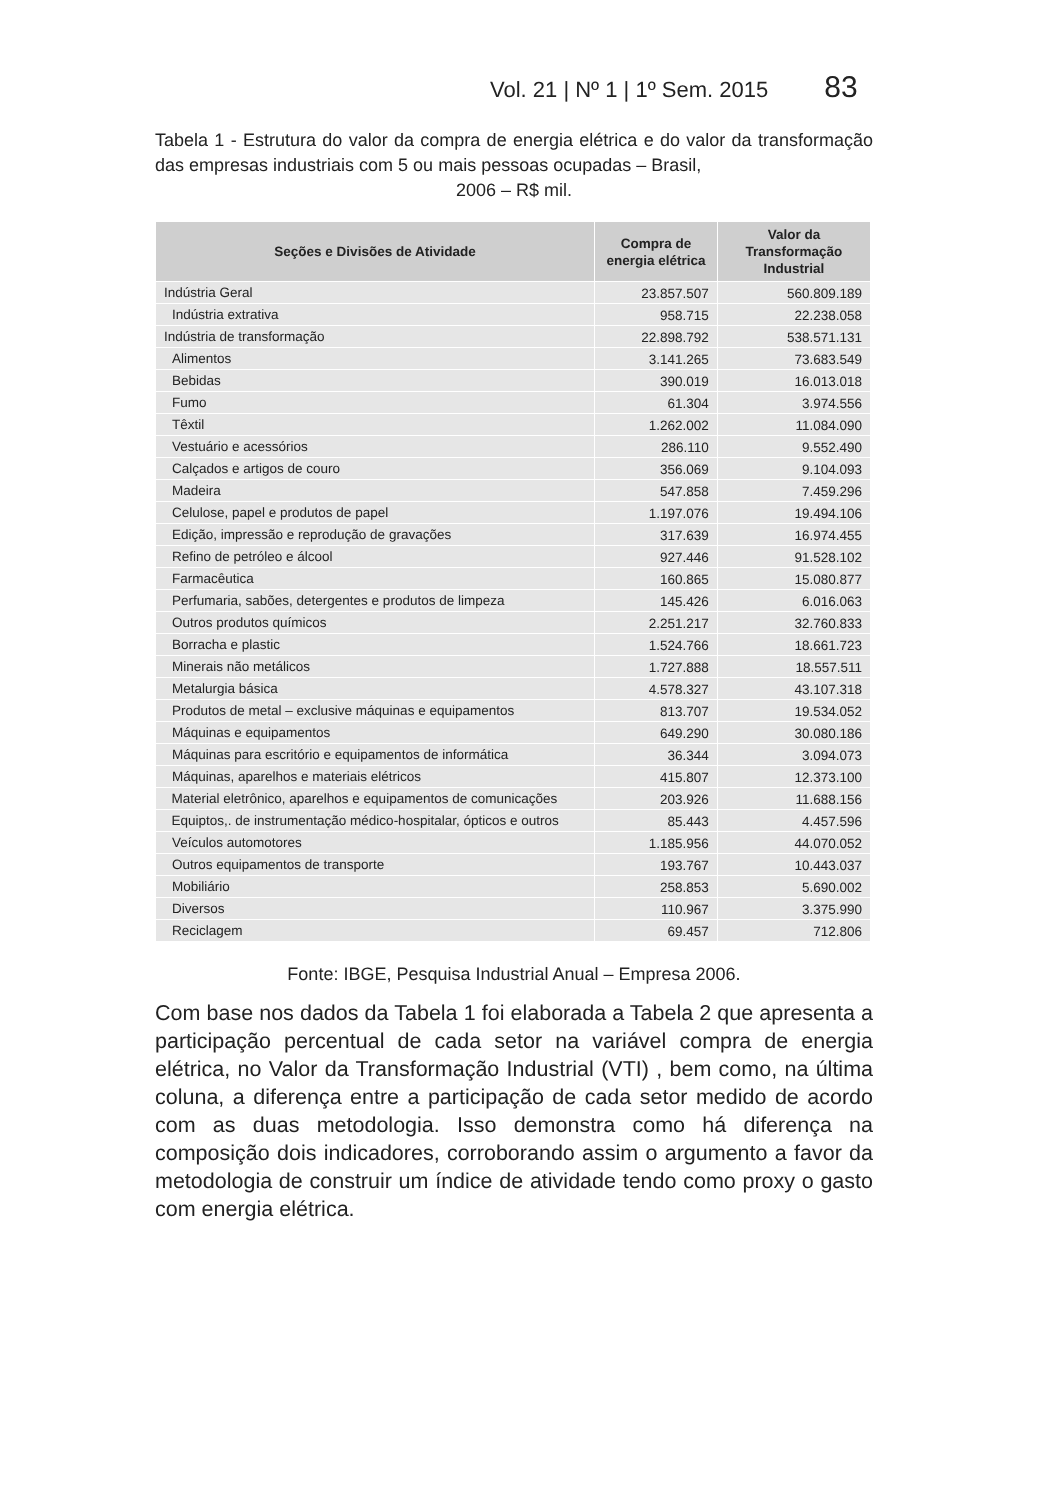Vol. 21 | Nº 1 | 1º Sem. 2015 83
Tabela 1 - Estrutura do valor da compra de energia elétrica e do valor da transformação das empresas industriais com 5 ou mais pessoas ocupadas – Brasil,
2006 – R$ mil.
| Seções e Divisões de Atividade | Compra de energia elétrica | Valor da Transformação Industrial |
| --- | --- | --- |
| Indústria Geral | 23.857.507 | 560.809.189 |
| Indústria extrativa | 958.715 | 22.238.058 |
| Indústria de transformação | 22.898.792 | 538.571.131 |
| Alimentos | 3.141.265 | 73.683.549 |
| Bebidas | 390.019 | 16.013.018 |
| Fumo | 61.304 | 3.974.556 |
| Têxtil | 1.262.002 | 11.084.090 |
| Vestuário e acessórios | 286.110 | 9.552.490 |
| Calçados e artigos de couro | 356.069 | 9.104.093 |
| Madeira | 547.858 | 7.459.296 |
| Celulose, papel e produtos de papel | 1.197.076 | 19.494.106 |
| Edição, impressão e reprodução de gravações | 317.639 | 16.974.455 |
| Refino de petróleo e álcool | 927.446 | 91.528.102 |
| Farmacêutica | 160.865 | 15.080.877 |
| Perfumaria, sabões, detergentes e produtos de limpeza | 145.426 | 6.016.063 |
| Outros produtos químicos | 2.251.217 | 32.760.833 |
| Borracha e plastic | 1.524.766 | 18.661.723 |
| Minerais não metálicos | 1.727.888 | 18.557.511 |
| Metalurgia básica | 4.578.327 | 43.107.318 |
| Produtos de metal – exclusive máquinas e equipamentos | 813.707 | 19.534.052 |
| Máquinas e equipamentos | 649.290 | 30.080.186 |
| Máquinas para escritório e equipamentos de informática | 36.344 | 3.094.073 |
| Máquinas, aparelhos e materiais elétricos | 415.807 | 12.373.100 |
| Material eletrônico, aparelhos e equipamentos de comunicações | 203.926 | 11.688.156 |
| Equiptos,. de instrumentação médico-hospitalar, ópticos e outros | 85.443 | 4.457.596 |
| Veículos automotores | 1.185.956 | 44.070.052 |
| Outros equipamentos de transporte | 193.767 | 10.443.037 |
| Mobiliário | 258.853 | 5.690.002 |
| Diversos | 110.967 | 3.375.990 |
| Reciclagem | 69.457 | 712.806 |
Fonte: IBGE, Pesquisa Industrial Anual – Empresa 2006.
Com base nos dados da Tabela 1 foi elaborada a Tabela 2 que apresenta a participação percentual de cada setor na variável compra de energia elétrica, no Valor da Transformação Industrial (VTI) , bem como, na última coluna, a diferença entre a participação de cada setor medido de acordo com as duas metodologia. Isso demonstra como há diferença na composição dois indicadores, corroborando assim o argumento a favor da metodologia de construir um índice de atividade tendo como proxy o gasto com energia elétrica.